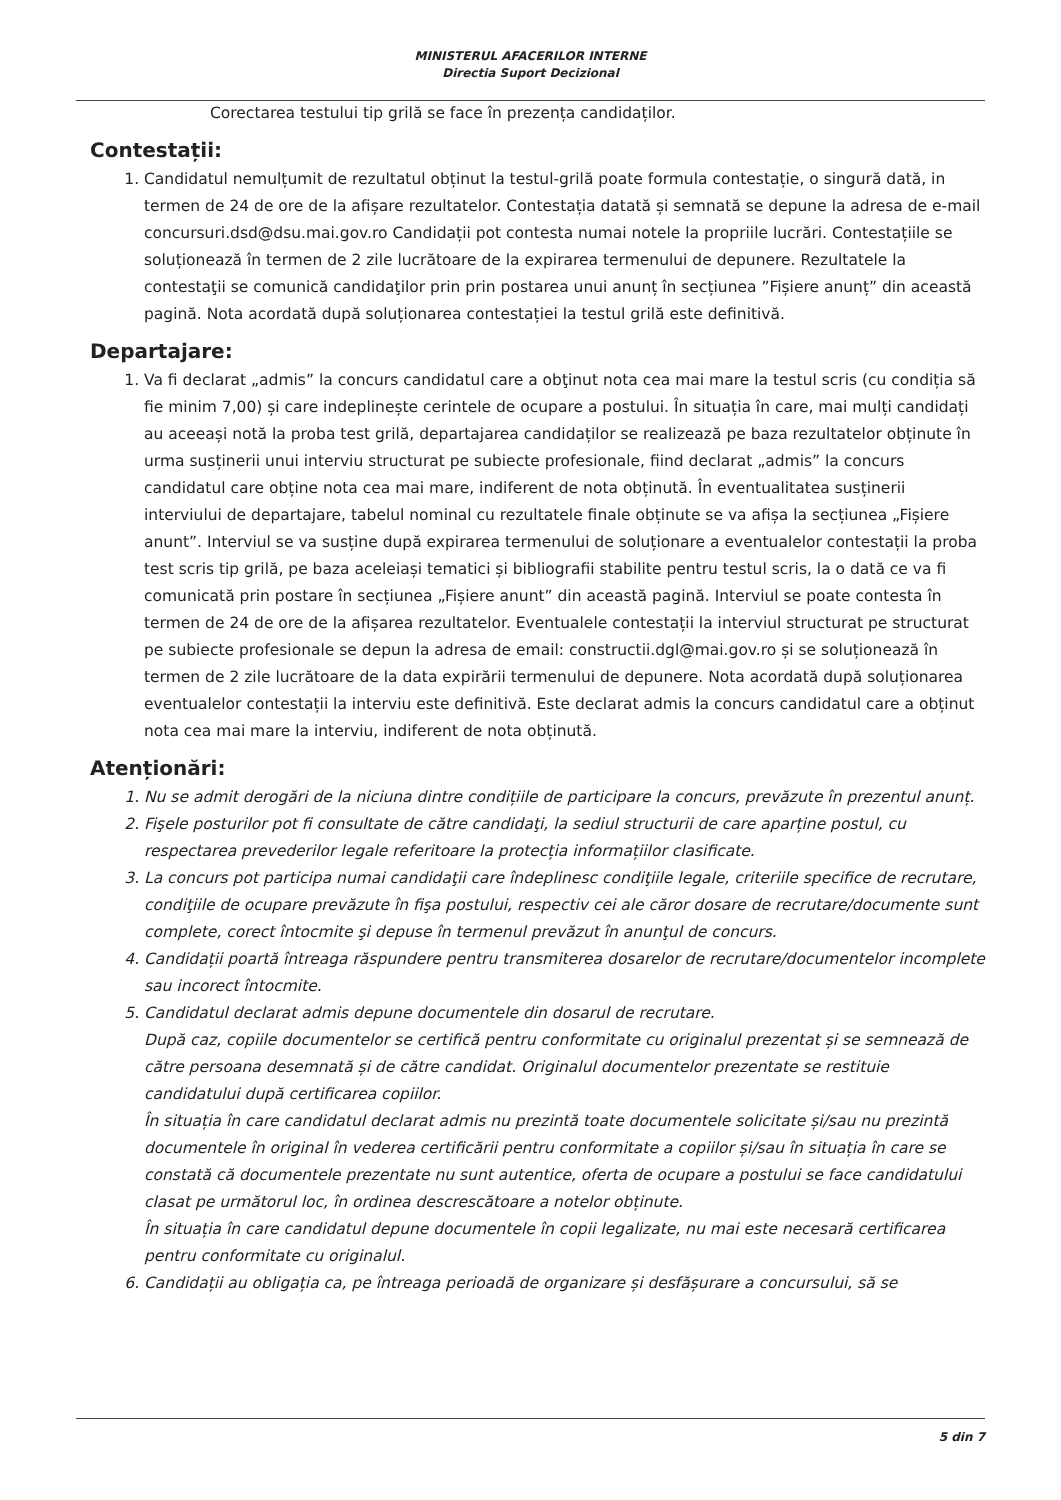MINISTERUL AFACERILOR INTERNE
Directia Suport Decizional
Corectarea testului tip grilă se face în prezența candidaților.
Contestații:
1. Candidatul nemulțumit de rezultatul obținut la testul-grilă poate formula contestație, o singură dată, in termen de 24 de ore de la afișare rezultatelor. Contestația datată și semnată se depune la adresa de e-mail concursuri.dsd@dsu.mai.gov.ro Candidații pot contesta numai notele la propriile lucrări. Contestațiile se soluționează în termen de 2 zile lucrătoare de la expirarea termenului de depunere. Rezultatele la contestaţii se comunică candidaţilor prin prin postarea unui anunț în secțiunea ”Fișiere anunț” din această pagină. Nota acordată după soluționarea contestației la testul grilă este definitivă.
Departajare:
1. Va fi declarat „admis” la concurs candidatul care a obţinut nota cea mai mare la testul scris (cu condiția să fie minim 7,00) și care indeplinește cerintele de ocupare a postului. În situația în care, mai mulți candidați au aceeași notă la proba test grilă, departajarea candidaților se realizează pe baza rezultatelor obținute în urma susținerii unui interviu structurat pe subiecte profesionale, fiind declarat „admis” la concurs candidatul care obține nota cea mai mare, indiferent de nota obținută. În eventualitatea susținerii interviului de departajare, tabelul nominal cu rezultatele finale obținute se va afișa la secțiunea „Fișiere anunt”. Interviul se va susține după expirarea termenului de soluționare a eventualelor contestații la proba test scris tip grilă, pe baza aceleiași tematici și bibliografii stabilite pentru testul scris, la o dată ce va fi comunicată prin postare în secțiunea „Fișiere anunt” din această pagină. Interviul se poate contesta în termen de 24 de ore de la afișarea rezultatelor. Eventualele contestații la interviul structurat pe structurat pe subiecte profesionale se depun la adresa de email: constructii.dgl@mai.gov.ro și se soluționează în termen de 2 zile lucrătoare de la data expirării termenului de depunere. Nota acordată după soluționarea eventualelor contestații la interviu este definitivă. Este declarat admis la concurs candidatul care a obținut nota cea mai mare la interviu, indiferent de nota obținută.
Atenționări:
1. Nu se admit derogări de la niciuna dintre condițiile de participare la concurs, prevăzute în prezentul anunț.
2. Fişele posturilor pot fi consultate de către candidaţi, la sediul structurii de care aparține postul, cu respectarea prevederilor legale referitoare la protecția informațiilor clasificate.
3. La concurs pot participa numai candidaţii care îndeplinesc condiţiile legale, criteriile specifice de recrutare, condiţiile de ocupare prevăzute în fişa postului, respectiv cei ale căror dosare de recrutare/documente sunt complete, corect întocmite şi depuse în termenul prevăzut în anunţul de concurs.
4. Candidații poartă întreaga răspundere pentru transmiterea dosarelor de recrutare/documentelor incomplete sau incorect întocmite.
5. Candidatul declarat admis depune documentele din dosarul de recrutare.
După caz, copiile documentelor se certifică pentru conformitate cu originalul prezentat și se semnează de către persoana desemnată și de către candidat. Originalul documentelor prezentate se restituie candidatului după certificarea copiilor.
În situația în care candidatul declarat admis nu prezintă toate documentele solicitate și/sau nu prezintă documentele în original în vederea certificării pentru conformitate a copiilor și/sau în situația în care se constată că documentele prezentate nu sunt autentice, oferta de ocupare a postului se face candidatului clasat pe următorul loc, în ordinea descrescătoare a notelor obținute.
În situația în care candidatul depune documentele în copii legalizate, nu mai este necesară certificarea pentru conformitate cu originalul.
6. Candidații au obligația ca, pe întreaga perioadă de organizare și desfășurare a concursului, să se
5 din 7